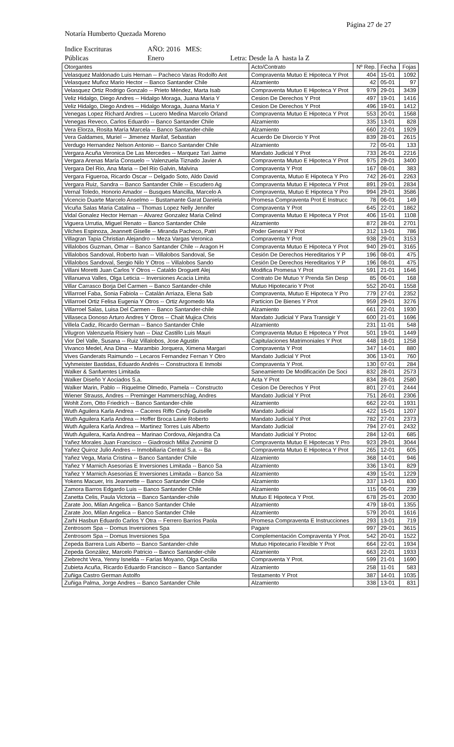Página 27 de 27
Notaría Humberto Quezada Moreno
Indice Escrituras
Públicas
AÑO: 2016 MES:
Enero
Letra: Desde la A hasta la Z
| Otorgantes | Acto/Contrato | Nº Rep. | Fecha | Fojas |
| --- | --- | --- | --- | --- |
| Velasquez Maldonado Luis Hernan -- Pacheco Varas Rodolfo Ant | Compraventa Mutuo E Hipoteca Y Prot | 404 | 15-01 | 1092 |
| Velasquez Muñoz Mario Hector -- Banco Santander Chile | Alzamiento | 42 | 05-01 | 97 |
| Velasquez Ortiz Rodrigo Gonzalo -- Prieto Mèndez, Marta Isab | Compraventa Mutuo E Hipoteca Y Prot | 979 | 29-01 | 3439 |
| Veliz Hidalgo, Diego Andres -- Hidalgo Moraga, Juana Maria Y | Cesion De Derechos Y Prot | 497 | 19-01 | 1416 |
| Veliz Hidalgo, Diego Andres -- Hidalgo Moraga, Juana Maria Y | Cesion De Derechos Y Prot | 496 | 19-01 | 1412 |
| Venegas Lopez Richard Andres -- Lucero Medina Marcelo Orland | Compraventa Mutuo E Hipoteca Y Prot | 553 | 20-01 | 1568 |
| Venegas Reveco, Carlos Eduardo -- Banco Santander Chile | Alzamiento | 335 | 13-01 | 828 |
| Vera Elorza, Rosita María Marcela -- Banco Santander-chile | Alzamiento | 660 | 22-01 | 1929 |
| Vera Galdames, Muriel -- Jimenez Marilaf, Sebastian | Acuerdo De Divorcio Y Prot | 839 | 28-01 | 2615 |
| Verdugo Hernandez Nelson Antonio -- Banco Santander Chile | Alzamiento | 72 | 05-01 | 133 |
| Vergara Acuña Veronica De Las Mercedes -- Marquez Tari Jaime | Mandato Judicial Y Prot | 733 | 26-01 | 2216 |
| Vergara Arenas María Consuelo -- Valenzuela Tiznado Javier A | Compraventa Mutuo E Hipoteca Y Prot | 975 | 29-01 | 3400 |
| Vergara Del Rio, Ana Maria -- Del Rio Galvin, Malvina | Compraventa Y Prot | 167 | 08-01 | 383 |
| Vergara Figueroa, Ricardo Oscar -- Delgado Soto, Aldo David | Compraventa, Mutuo E Hipoteca Y Pro | 742 | 26-01 | 2263 |
| Vergara Ruiz, Sandra -- Banco Santander Chile -- Escudero Ag | Compraventa Mutuo E Hipoteca Y Prot | 891 | 29-01 | 2834 |
| Vernal Toledo, Honorio Amador -- Busques Mancilla, Marcelo A | Compraventa, Mutuo E Hipoteca Y Pro | 994 | 29-01 | 3586 |
| Vicencio Duarte Marcelo Anselmo -- Bustamante Garat Daniela | Promesa Compraventa Prot E Instrucc | 78 | 06-01 | 149 |
| Vicuña Salas Maria Catalina -- Thomas Lopez Nelly Jennifer | Compraventa Y Prot | 645 | 22-01 | 1862 |
| Vidal Gonalez Hector Hernan -- Alvarez Gonzalez Maria Celind | Compraventa Mutuo E Hipoteca Y Prot | 406 | 15-01 | 1108 |
| Viguera Urrutia, Miguel Renato -- Banco Santander Chile | Alzamiento | 872 | 28-01 | 2701 |
| Vilches Espinoza, Jeannett Giselle -- Miranda Pacheco, Patri | Poder General Y Prot | 312 | 13-01 | 786 |
| Villagran Tapia Christian Alejandro -- Meza Vargas Veronica | Compraventa Y Prot | 938 | 29-01 | 3153 |
| Villalobos Guzman, Omar -- Banco Santander Chile -- Aragon H | Compraventa Mutuo E Hipoteca Y Prot | 940 | 29-01 | 3165 |
| Villalobos Sandoval, Roberto Ivan -- Villalobos Sandoval, Se | Cesión De Derechos Hereditarios Y P | 196 | 08-01 | 475 |
| Villalobos Sandoval, Sergio Nilo Y Otros -- Villalobos Sando | Cesión De Derechos Hereditarios Y P | 196 | 08-01 | 475 |
| Villani Moretti Juan Carlos Y Otros -- Cataldo Droguett Alej | Modifica Promesa Y Prot | 591 | 21-01 | 1646 |
| Villanueva Valles, Olga Leticia -- Inversiones Acacia Limita | Contrato De Mutuo Y Prenda Sin Desp | 85 | 06-01 | 168 |
| Villar Carrasco Borja Del Carmen -- Banco Santander-chile | Mutuo Hipotecario Y Prot | 552 | 20-01 | 1558 |
| Villarroel Faba, Sonia Fabiola -- Catalán Arriaza, Elena Sab | Compraventa, Mutuo E Hipoteca Y Pro | 779 | 27-01 | 2352 |
| Villarroel Ortiz Felisa Eugenia Y Otros -- Ortiz Argomedo Ma | Particion De Bienes Y Prot | 959 | 29-01 | 3276 |
| Villarroel Salas, Luisa Del Carmen -- Banco Santander-chile | Alzamiento | 661 | 22-01 | 1930 |
| Villaseca Donoso Arturo Andres Y Otros -- Chait Mujica Chris | Mandato Judicial Y Para Transigir Y | 600 | 21-01 | 1696 |
| Villela Cadiz, Ricardo German -- Banco Santander Chile | Alzamiento | 231 | 11-01 | 548 |
| Vilugron Valenzuela Risiery Ivan -- Diaz Castillo Luis Mauri | Compraventa Mutuo E Hipoteca Y Prot | 501 | 19-01 | 1449 |
| Vior Del Valle, Susana -- Ruiz Villalobos, Jose Agustin | Capitulaciones Matrimoniales Y Prot | 448 | 18-01 | 1258 |
| Vivanco Medel, Ana Dina -- Marambio Jorquera, Ximena Margari | Compraventa Y Prot | 347 | 14-01 | 880 |
| Vives Ganderats Raimundo -- Lecaros Fernandez Fernan Y Otro | Mandato Judicial Y Prot | 306 | 13-01 | 760 |
| Vyhmeister Bastidas, Eduardo Andrés -- Constructora E Inmobi | Compraventa Y Prot. | 130 | 07-01 | 284 |
| Walker & Sanfuentes Limitada | Saneamiento De Modificación De Soci | 832 | 28-01 | 2573 |
| Walker Diseño Y Aociados S.a. | Acta Y Prot | 834 | 28-01 | 2580 |
| Walker Marin, Pablo -- Riquelme Olmedo, Pamela -- Constructo | Cesion De Derechos Y Prot | 801 | 27-01 | 2444 |
| Wiener Strauss, Andres -- Preminger Hammerschlag, Andres | Mandato Judicial Y Prot | 751 | 26-01 | 2306 |
| Wohlt Zorn, Otto Friedrich -- Banco Santander-chile | Alzamiento | 662 | 22-01 | 1931 |
| Wuth Aguilera Karla Andrea -- Caceres Riffo Cindy Guiselle | Mandato Judicial | 422 | 15-01 | 1207 |
| Wuth Aguilera Karla Andrea -- Hoffer Broca Lavie Roberto | Mandato Judicial Y Prot | 782 | 27-01 | 2373 |
| Wuth Aguilera Karla Andrea -- Martinez Torres Luis Alberto | Mandato Judicial | 794 | 27-01 | 2432 |
| Wuth Aguilera, Karla Andrea -- Marinao Cordova, Alejandra Ca | Mandato Judicial Y Protoc | 284 | 12-01 | 685 |
| Yañez Morales Juan Francisco -- Giadrosich Millai Zvonimir D | Compraventa Mutuo E Hipotecas Y Pro | 923 | 29-01 | 3044 |
| Yañez Quiroz Julio Andres -- Inmobiliaria Central S.a. -- Ba | Compraventa Mutuo E Hipoteca Y Prot | 265 | 12-01 | 605 |
| Yañez Vega, Maria Cristina -- Banco Santander Chile | Alzamiento | 368 | 14-01 | 946 |
| Yañez Y Marnich Asesorias E Inversiones Limitada -- Banco Sa | Alzamiento | 336 | 13-01 | 829 |
| Yañez Y Marnich Asesorias E Inversiones Limitada -- Banco Sa | Alzamiento | 439 | 15-01 | 1229 |
| Yokens Macuer, Iris Jeannette -- Banco Santander Chile | Alzamiento | 337 | 13-01 | 830 |
| Zamora Barros Edgardo Luis -- Banco Santander Chile | Alzamiento | 115 | 06-01 | 239 |
| Zanetta Celis, Paula Victoria -- Banco Santander-chile | Mutuo E Hipoteca Y Prot. | 678 | 25-01 | 2030 |
| Zarate Joo, Milan Angelica -- Banco Santander Chile | Alzamiento | 479 | 18-01 | 1355 |
| Zarate Joo, Milan Angelica -- Banco Santander Chile | Alzamiento | 579 | 20-01 | 1616 |
| Zarhi Hasbun Eduardo Carlos Y Otra -- Ferrero Barrios Paola | Promesa Compraventa E Instrucciones | 293 | 13-01 | 719 |
| Zentrosom Spa -- Domus Inversiones Spa | Pagare | 997 | 29-01 | 3615 |
| Zentrosom Spa -- Domus Inversiones Spa | Complementación Compraventa Y Prot. | 542 | 20-01 | 1522 |
| Zepeda Barrera Luis Alberto -- Banco Santander-chile | Mutuo Hipotecario Flexible Y Prot | 664 | 22-01 | 1934 |
| Zepeda González, Marcelo Patricio -- Banco Santander-chile | Alzamiento | 663 | 22-01 | 1933 |
| Ziebrecht Vera, Yenny Isnelda -- Farías Moyano, Olga Cecilia | Compraventa Y Prot. | 599 | 21-01 | 1690 |
| Zubieta Acuña, Ricardo Eduardo Francisco -- Banco Santander | Alzamiento | 258 | 11-01 | 583 |
| Zuñiga Castro German Astolfo | Testamento Y Prot | 387 | 14-01 | 1035 |
| Zuñiga Palma, Jorge Andres -- Banco Santander Chile | Alzamiento | 338 | 13-01 | 831 |